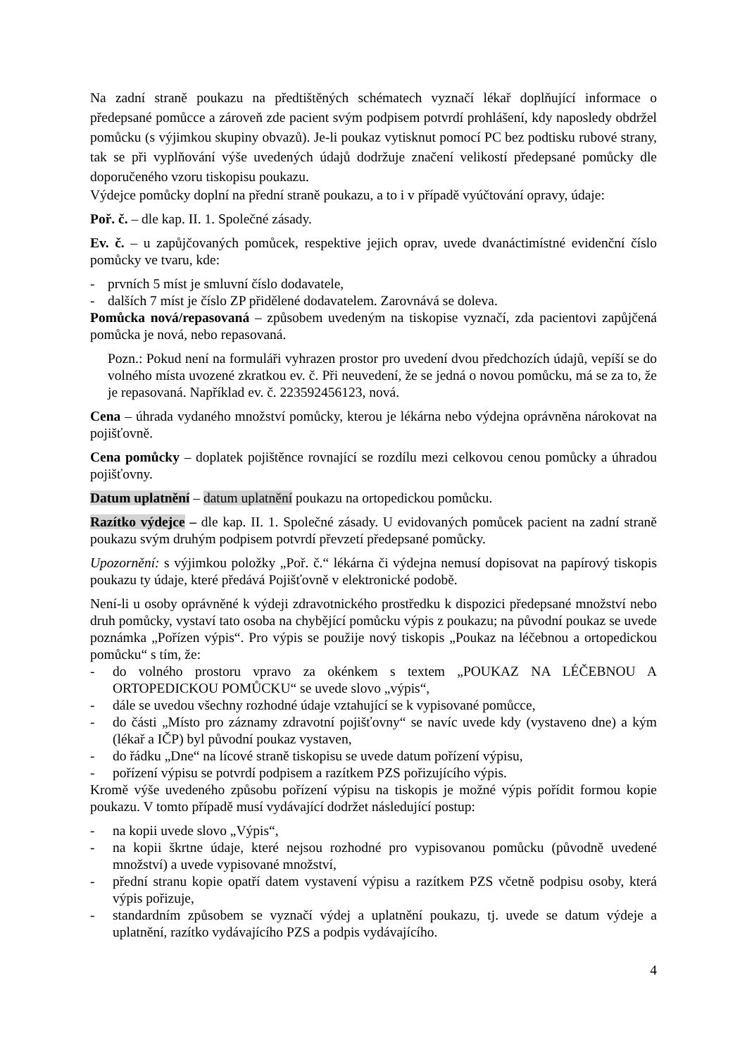Na zadní straně poukazu na předtištěných schématech vyznačí lékař doplňující informace o předepsané pomůcce a zároveň zde pacient svým podpisem potvrdí prohlášení, kdy naposledy obdržel pomůcku (s výjimkou skupiny obvazů). Je-li poukaz vytisknut pomocí PC bez podtisku rubové strany, tak se při vyplňování výše uvedených údajů dodržuje značení velikostí předepsané pomůcky dle doporučeného vzoru tiskopisu poukazu.
Výdejce pomůcky doplní na přední straně poukazu, a to i v případě vyúčtování opravy, údaje:
Poř. č. – dle kap. II. 1. Společné zásady.
Ev. č. – u zapůjčovaných pomůcek, respektive jejich oprav, uvede dvanáctimístné evidenční číslo pomůcky ve tvaru, kde:
- prvních 5 míst je smluvní číslo dodavatele,
- dalších 7 míst je číslo ZP přidělené dodavatelem. Zarovnává se doleva.
Pomůcka nová/repasovaná – způsobem uvedeným na tiskopise vyznačí, zda pacientovi zapůjčená pomůcka je nová, nebo repasovaná.
Pozn.: Pokud není na formuláři vyhrazen prostor pro uvedení dvou předchozích údajů, vepíší se do volného místa uvozené zkratkou ev. č. Při neuvedení, že se jedná o novou pomůcku, má se za to, že je repasovaná. Například ev. č. 223592456123, nová.
Cena – úhrada vydaného množství pomůcky, kterou je lékárna nebo výdejna oprávněna nárokovat na pojišťovně.
Cena pomůcky – doplatek pojištěnce rovnající se rozdílu mezi celkovou cenou pomůcky a úhradou pojišťovny.
Datum uplatnění – datum uplatnění poukazu na ortopedickou pomůcku.
Razítko výdejce – dle kap. II. 1. Společné zásady. U evidovaných pomůcek pacient na zadní straně poukazu svým druhým podpisem potvrdí převzetí předepsané pomůcky.
Upozornění: s výjimkou položky „Poř. č.“ lékárna či výdejna nemusí dopisovat na papírový tiskopis poukazu ty údaje, které předává Pojišťovně v elektronické podobě.
Není-li u osoby oprávněné k výdeji zdravotnického prostředku k dispozici předepsané množství nebo druh pomůcky, vystaví tato osoba na chybějící pomůcku výpis z poukazu; na původní poukaz se uvede poznámka „Pořízen výpis“. Pro výpis se použije nový tiskopis „Poukaz na léčebnou a ortopedickou pomůcku“ s tím, že:
- do volného prostoru vpravo za okénkem s textem „POUKAZ NA LÉČEBNOU A ORTOPEDICKOU POMŮCKU“ se uvede slovo „výpis“,
- dále se uvedou všechny rozhodné údaje vztahující se k vypisované pomůcce,
- do části „Místo pro záznamy zdravotní pojišťovny“ se navíc uvede kdy (vystaveno dne) a kým (lékař a IČP) byl původní poukaz vystaven,
- do řádku „Dne“ na lícové straně tiskopisu se uvede datum pořízení výpisu,
- pořízení výpisu se potvrdí podpisem a razítkem PZS pořizujícího výpis.
Kromě výše uvedeného způsobu pořízení výpisu na tiskopis je možné výpis pořídit formou kopie poukazu. V tomto případě musí vydávající dodržet následující postup:
- na kopii uvede slovo „Výpis“,
- na kopii škrtne údaje, které nejsou rozhodné pro vypisovanou pomůcku (původně uvedené množství) a uvede vypisované množství,
- přední stranu kopie opatří datem vystavení výpisu a razítkem PZS včetně podpisu osoby, která výpis pořizuje,
- standardním způsobem se vyznačí výdej a uplatnění poukazu, tj. uvede se datum výdeje a uplatnění, razítko vydávajícího PZS a podpis vydávajícího.
4